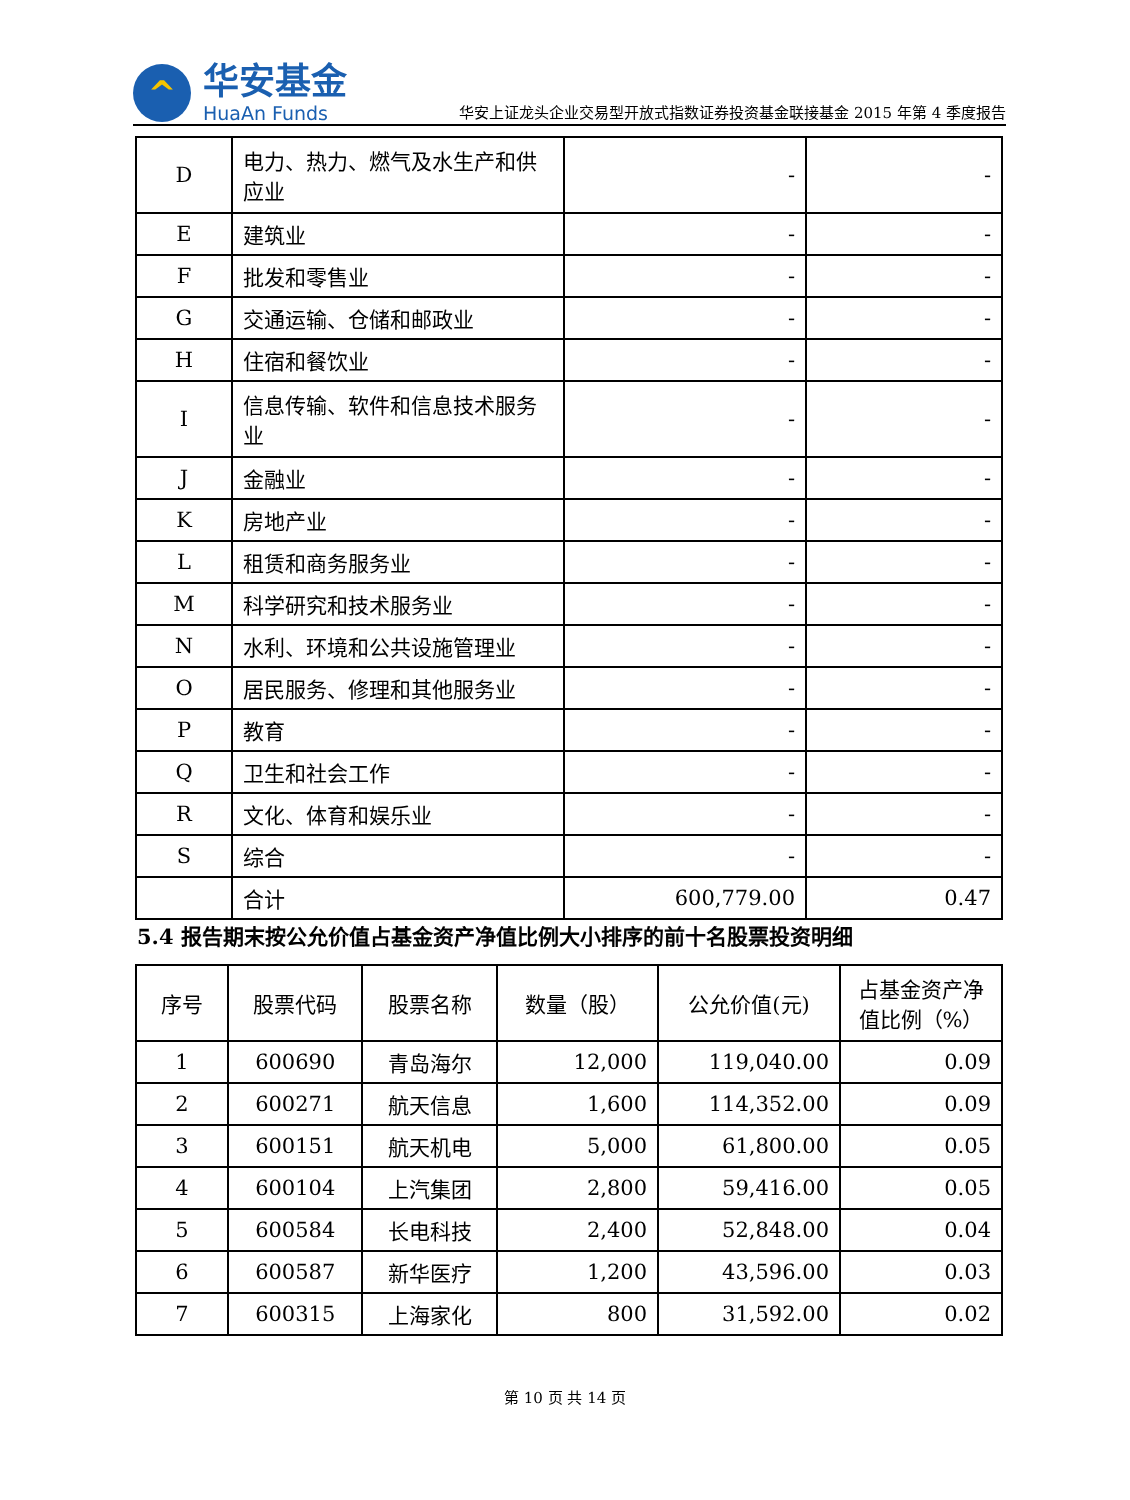^
华安基金
HuaAn Funds
华安上证龙头企业交易型开放式指数证券投资基金联接基金 2015 年第 4 季度报告
| D | 电力、热力、燃气及水生产和供应业 | - | - |
| E | 建筑业 | - | - |
| F | 批发和零售业 | - | - |
| G | 交通运输、仓储和邮政业 | - | - |
| H | 住宿和餐饮业 | - | - |
| I | 信息传输、软件和信息技术服务业 | - | - |
| J | 金融业 | - | - |
| K | 房地产业 | - | - |
| L | 租赁和商务服务业 | - | - |
| M | 科学研究和技术服务业 | - | - |
| N | 水利、环境和公共设施管理业 | - | - |
| O | 居民服务、修理和其他服务业 | - | - |
| P | 教育 | - | - |
| Q | 卫生和社会工作 | - | - |
| R | 文化、体育和娱乐业 | - | - |
| S | 综合 | - | - |
| | 合计 | 600,779.00 | 0.47 |
5.4 报告期末按公允价值占基金资产净值比例大小排序的前十名股票投资明细
| 序号 | 股票代码 | 股票名称 | 数量（股） | 公允价值(元) | 占基金资产净值比例（%） |
| --- | --- | --- | --- | --- | --- |
| 1 | 600690 | 青岛海尔 | 12,000 | 119,040.00 | 0.09 |
| 2 | 600271 | 航天信息 | 1,600 | 114,352.00 | 0.09 |
| 3 | 600151 | 航天机电 | 5,000 | 61,800.00 | 0.05 |
| 4 | 600104 | 上汽集团 | 2,800 | 59,416.00 | 0.05 |
| 5 | 600584 | 长电科技 | 2,400 | 52,848.00 | 0.04 |
| 6 | 600587 | 新华医疗 | 1,200 | 43,596.00 | 0.03 |
| 7 | 600315 | 上海家化 | 800 | 31,592.00 | 0.02 |
第 10 页 共 14 页